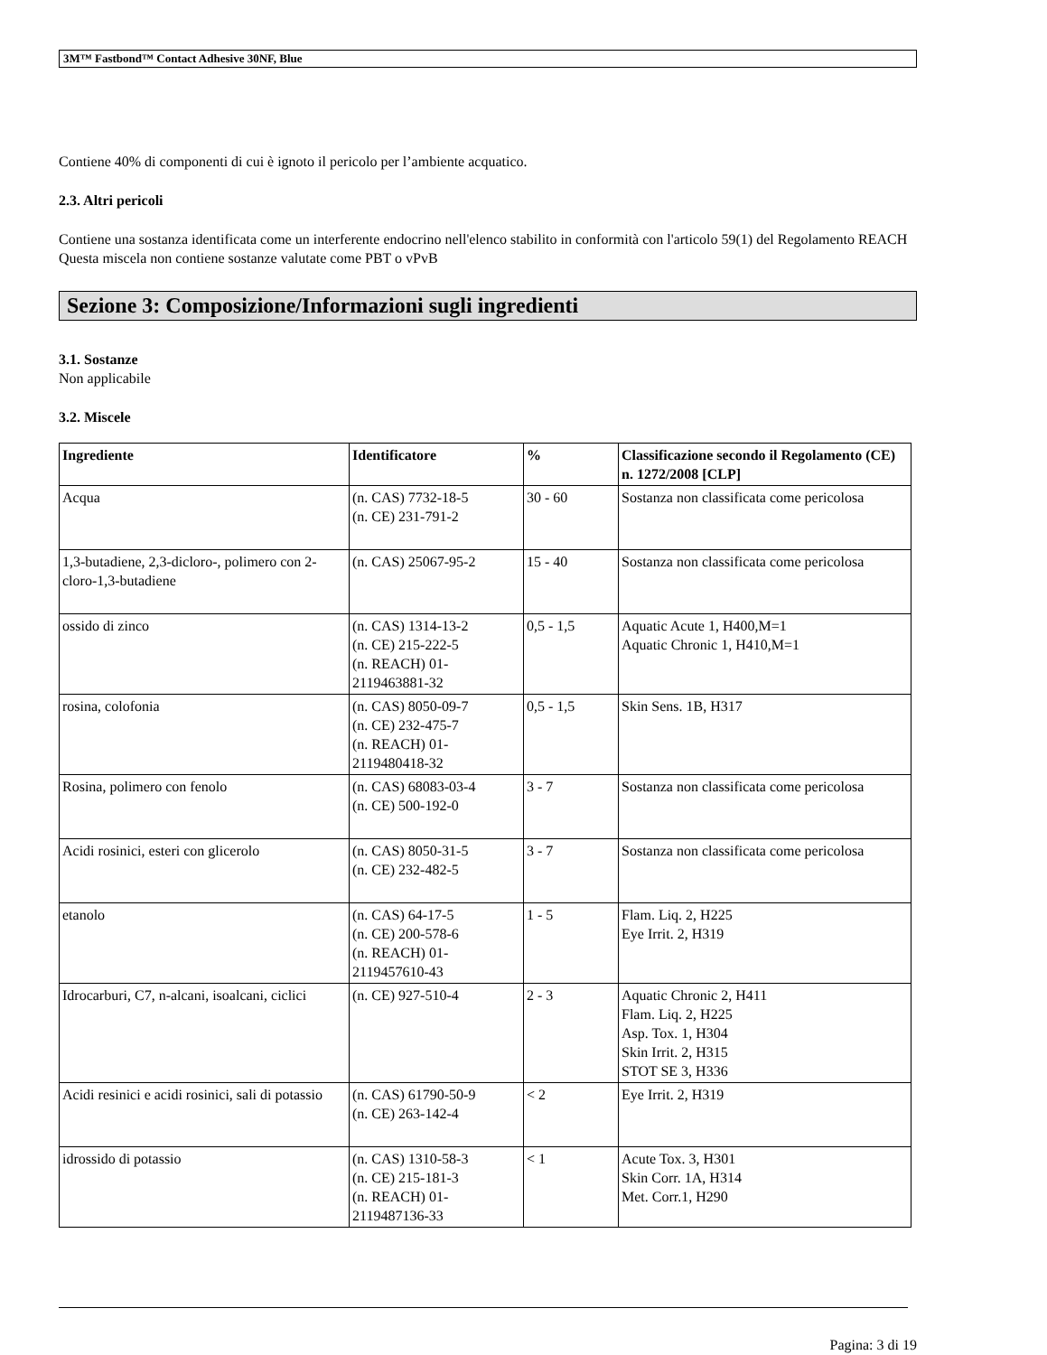3M™ Fastbond™ Contact Adhesive 30NF, Blue
Contiene 40% di componenti di cui è ignoto il pericolo per l’ambiente acquatico.
2.3. Altri pericoli
Contiene una sostanza identificata come un interferente endocrino nell'elenco stabilito in conformità con l'articolo 59(1) del Regolamento REACH
Questa miscela non contiene sostanze valutate come PBT o vPvB
Sezione 3: Composizione/Informazioni sugli ingredienti
3.1. Sostanze
Non applicabile
3.2. Miscele
| Ingrediente | Identificatore | % | Classificazione secondo il Regolamento (CE) n. 1272/2008 [CLP] |
| --- | --- | --- | --- |
| Acqua | (n. CAS) 7732-18-5 (n. CE) 231-791-2 | 30 - 60 | Sostanza non classificata come pericolosa |
| 1,3-butadiene, 2,3-dicloro-, polimero con 2-cloro-1,3-butadiene | (n. CAS) 25067-95-2 | 15 - 40 | Sostanza non classificata come pericolosa |
| ossido di zinco | (n. CAS) 1314-13-2 (n. CE) 215-222-5 (n. REACH) 01-2119463881-32 | 0,5 - 1,5 | Aquatic Acute 1, H400,M=1 Aquatic Chronic 1, H410,M=1 |
| rosina, colofonia | (n. CAS) 8050-09-7 (n. CE) 232-475-7 (n. REACH) 01-2119480418-32 | 0,5 - 1,5 | Skin Sens. 1B, H317 |
| Rosina, polimero con fenolo | (n. CAS) 68083-03-4 (n. CE) 500-192-0 | 3 - 7 | Sostanza non classificata come pericolosa |
| Acidi rosinici, esteri con glicerolo | (n. CAS) 8050-31-5 (n. CE) 232-482-5 | 3 - 7 | Sostanza non classificata come pericolosa |
| etanolo | (n. CAS) 64-17-5 (n. CE) 200-578-6 (n. REACH) 01-2119457610-43 | 1 - 5 | Flam. Liq. 2, H225 Eye Irrit. 2, H319 |
| Idrocarburi, C7, n-alcani, isoalcani, ciclici | (n. CE) 927-510-4 | 2 - 3 | Aquatic Chronic 2, H411 Flam. Liq. 2, H225 Asp. Tox. 1, H304 Skin Irrit. 2, H315 STOT SE 3, H336 |
| Acidi resinici e acidi rosinici, sali di potassio | (n. CAS) 61790-50-9 (n. CE) 263-142-4 | < 2 | Eye Irrit. 2, H319 |
| idrossido di potassio | (n. CAS) 1310-58-3 (n. CE) 215-181-3 (n. REACH) 01-2119487136-33 | < 1 | Acute Tox. 3, H301 Skin Corr. 1A, H314 Met. Corr.1, H290 |
Pagina: 3 di 19